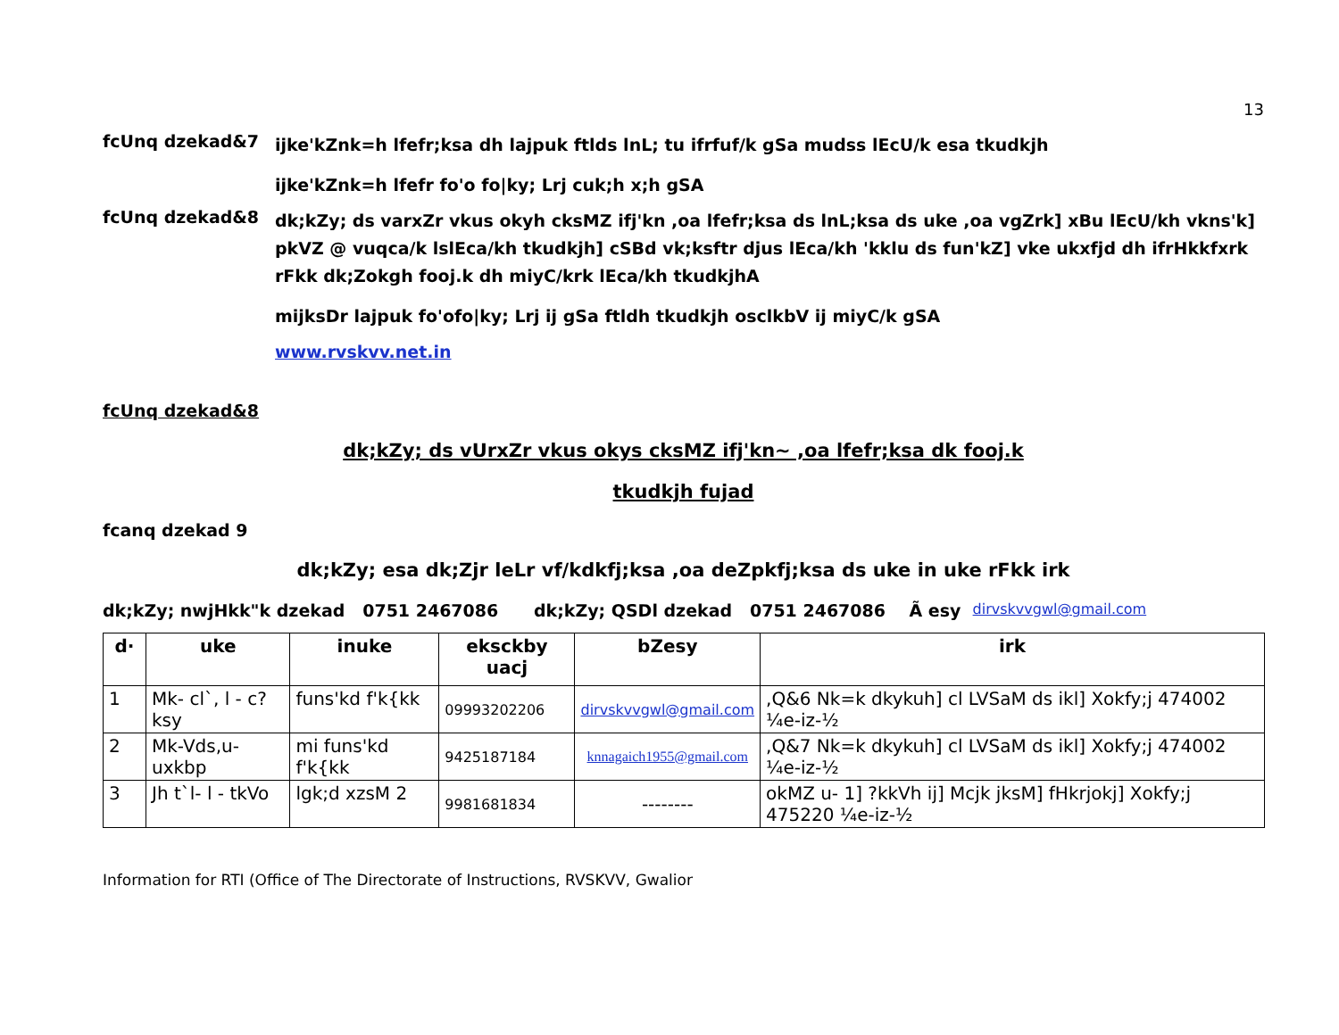13
fcUnq dzekad&7
ijke'kZnk=h lfefr;ksa dh lajpuk ftlds lnL; tu ifrfuf/k gSa mudss lEcU/k esa tkudkjh
ijke'kZnk=h lfefr fo'o fo|ky; Lrj cuk;h x;h gSA
fcUnq dzekad&8
dk;kZy; ds varxZr vkus okyh cksMZ ifj'kn ,oa lfefr;ksa ds lnL;ksa ds uke ,oa vgZrk] xBu lEcU/kh vkns'k] pkVZ @ vuqca/k lslEca/kh tkudkjh] cSBd vk;ksftr djus lEca/kh 'kklu ds fun'kZ] vke ukxfjd dh ifrHkkfxrk rFkk dk;Zokgh fooj.k dh miyC/krk lEca/kh tkudkjhA
mijksDr lajpuk fo'ofo|ky; Lrj ij gSa ftldh tkudkjh osclkbV ij miyC/k gSA
www.rvskvv.net.in
fcUnq dzekad&8
dk;kZy; ds vUrxZr vkus okys cksMZ ifj'kn~ ,oa lfefr;ksa dk fooj.k
tkudkjh fujad
fcanq dzekad 9
dk;kZy; esa dk;Zjr leLr vf/kdkfj;ksa ,oa deZpkfj;ksa ds uke in uke rFkk irk
dk;kZy; nwjHkk"k dzekad 0751 2467086 dk;kZy; QSDl dzekad 0751 2467086 Ã esy dirvskvvgwl@gmail.com
| d· | uke | inuke | eksckby uacj | bZesy | irk |
| --- | --- | --- | --- | --- | --- |
| 1 | Mk- cl`, l - c?ksy | funs'kd f'k{kk | 09993202206 | dirvskvvgwl@gmail.com | ,Q&6 Nk=k dkykuh] cl LVSaM ds ikl] Xokfy;j 474002 ¼e-iz-½ |
| 2 | Mk-Vds,u- uxkbp | mi funs'kd f'k{kk | 9425187184 | knnagaich1955@gmail.com | ,Q&7 Nk=k dkykuh] cl LVSaM ds ikl] Xokfy;j 474002 ¼e-iz-½ |
| 3 | Jh t`l- l - tkVo | lgk;d xzsM 2 | 9981681834 | -------- | okMZ u- 1] ?kkVh ij] Mcjk jksM] fHkrjokj] Xokfy;j 475220 ¼e-iz-½ |
Information for RTI (Office of The Directorate of Instructions, RVSKVV, Gwalior